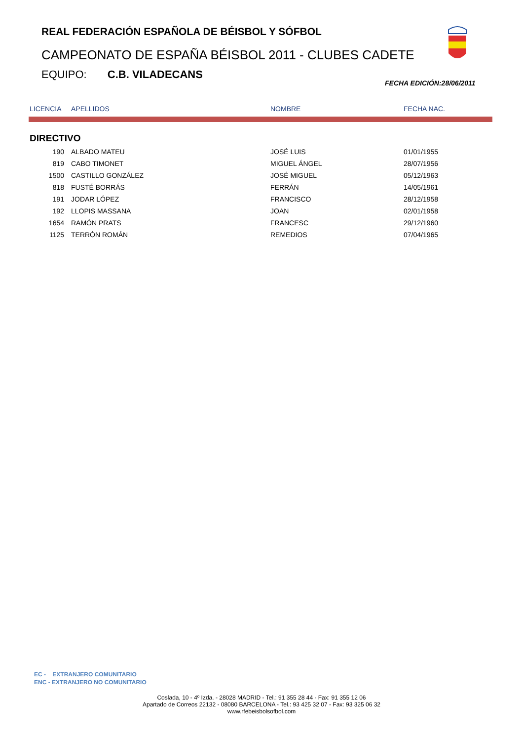REAL FEDERACIÓN ESPAÑOLA DE BÉISBOL Y SÓFBOL
CAMPEONATO DE ESPAÑA BÉISBOL 2011 - CLUBES CADETE
EQUIPO: C.B. VILADECANS
FECHA EDICIÓN:28/06/2011
| LICENCIA | APELLIDOS | NOMBRE | FECHA NAC. |
| --- | --- | --- | --- |
| DIRECTIVO | | | |
| 190 | ALBADO MATEU | JOSÉ LUIS | 01/01/1955 |
| 819 | CABO TIMONET | MIGUEL ÁNGEL | 28/07/1956 |
| 1500 | CASTILLO GONZÁLEZ | JOSÉ MIGUEL | 05/12/1963 |
| 818 | FUSTÉ BORRÁS | FERRÁN | 14/05/1961 |
| 191 | JODAR LÓPEZ | FRANCISCO | 28/12/1958 |
| 192 | LLOPIS MASSANA | JOAN | 02/01/1958 |
| 1654 | RAMÓN PRATS | FRANCESC | 29/12/1960 |
| 1125 | TERRÓN ROMÁN | REMEDIOS | 07/04/1965 |
EC - EXTRANJERO COMUNITARIO
ENC - EXTRANJERO NO COMUNITARIO
Coslada, 10 - 4º Izda. - 28028 MADRID - Tel.: 91 355 28 44 - Fax: 91 355 12 06
Apartado de Correos 22132 - 08080 BARCELONA - Tel.: 93 425 32 07 - Fax: 93 325 06 32
www.rfebeisbolsofbol.com